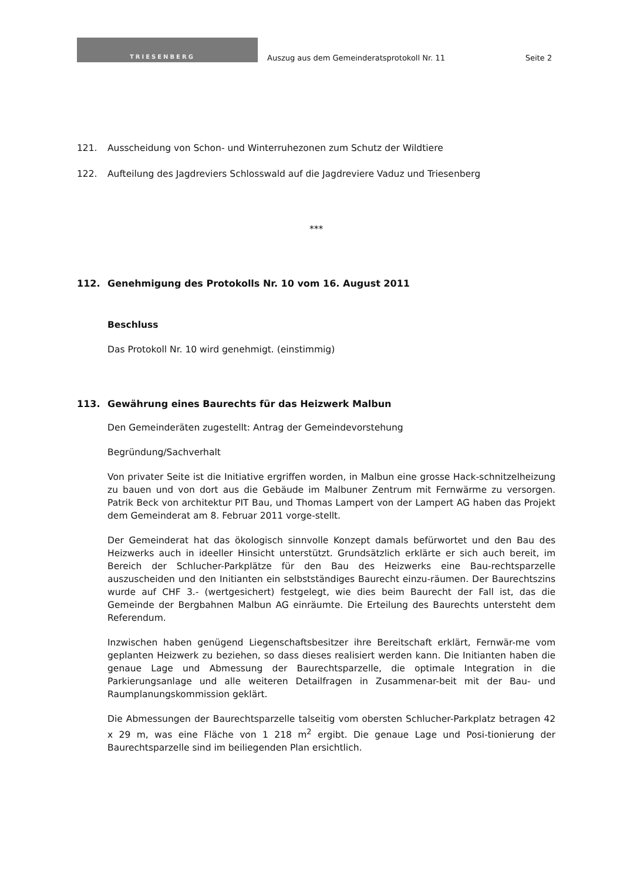TRIESENBERG
Auszug aus dem Gemeinderatsprotokoll Nr. 11
Seite 2
121. Ausscheidung von Schon- und Winterruhezonen zum Schutz der Wildtiere
122. Aufteilung des Jagdreviers Schlosswald auf die Jagdreviere Vaduz und Triesenberg
***
112. Genehmigung des Protokolls Nr. 10 vom 16. August 2011
Beschluss
Das Protokoll Nr. 10 wird genehmigt. (einstimmig)
113. Gewährung eines Baurechts für das Heizwerk Malbun
Den Gemeinderäten zugestellt: Antrag der Gemeindevorstehung
Begründung/Sachverhalt
Von privater Seite ist die Initiative ergriffen worden, in Malbun eine grosse Hack-schnitzelheizung zu bauen und von dort aus die Gebäude im Malbuner Zentrum mit Fernwärme zu versorgen. Patrik Beck von architektur PIT Bau, und Thomas Lampert von der Lampert AG haben das Projekt dem Gemeinderat am 8. Februar 2011 vorge-stellt.
Der Gemeinderat hat das ökologisch sinnvolle Konzept damals befürwortet und den Bau des Heizwerks auch in ideeller Hinsicht unterstützt. Grundsätzlich erklärte er sich auch bereit, im Bereich der Schlucher-Parkplätze für den Bau des Heizwerks eine Bau-rechtsparzelle auszuscheiden und den Initianten ein selbstständiges Baurecht einzu-räumen. Der Baurechtszins wurde auf CHF 3.- (wertgesichert) festgelegt, wie dies beim Baurecht der Fall ist, das die Gemeinde der Bergbahnen Malbun AG einräumte. Die Erteilung des Baurechts untersteht dem Referendum.
Inzwischen haben genügend Liegenschaftsbesitzer ihre Bereitschaft erklärt, Fernwär-me vom geplanten Heizwerk zu beziehen, so dass dieses realisiert werden kann. Die Initianten haben die genaue Lage und Abmessung der Baurechtsparzelle, die optimale Integration in die Parkierungsanlage und alle weiteren Detailfragen in Zusammenar-beit mit der Bau- und Raumplanungskommission geklärt.
Die Abmessungen der Baurechtsparzelle talseitig vom obersten Schlucher-Parkplatz betragen 42 x 29 m, was eine Fläche von 1 218 m<sup>2</sup> ergibt. Die genaue Lage und Posi-tionierung der Baurechtsparzelle sind im beiliegenden Plan ersichtlich.